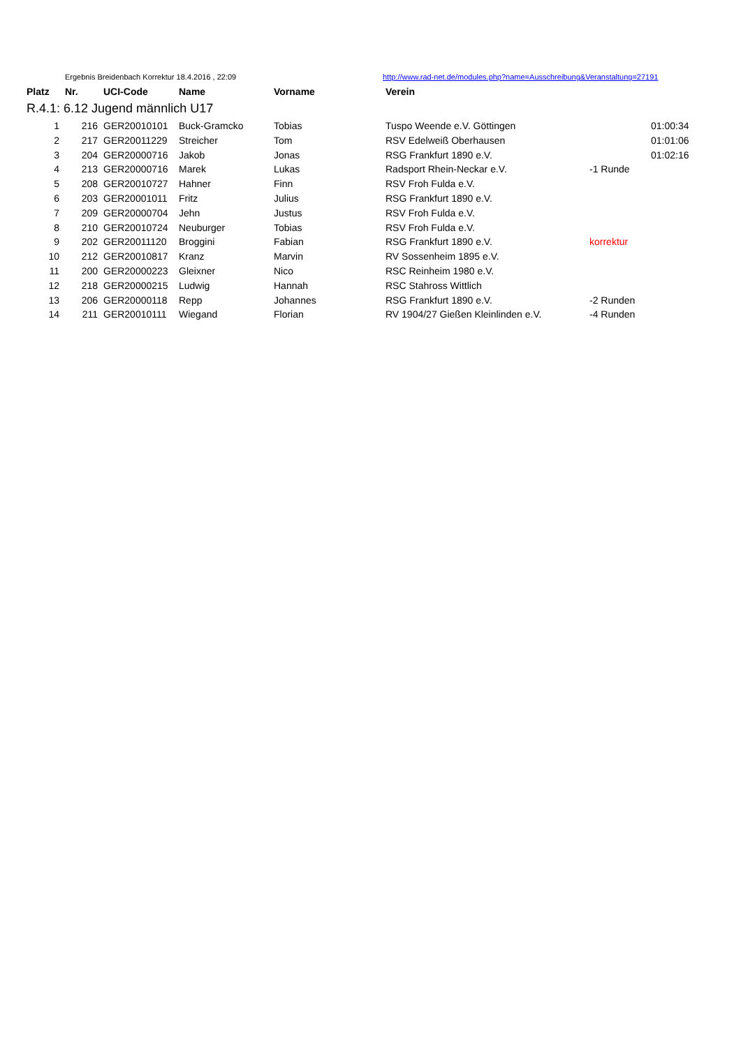| | Ergebnis Breidenbach Korrektur 18.4.2016 , 22:09 | | | | http://www.rad-net.de/modules.php?name=Ausschreibung&Veranstaltung=27191 | | |
| Platz | Nr. | UCI-Code | Name | Vorname | Verein | | |
| R.4.1: 6.12 Jugend männlich U17 | | | | | | | |
| 1 | 216 | GER20010101 | Buck-Gramcko | Tobias | Tuspo Weende e.V. Göttingen | | 01:00:34 |
| 2 | 217 | GER20011229 | Streicher | Tom | RSV Edelweiß Oberhausen | | 01:01:06 |
| 3 | 204 | GER20000716 | Jakob | Jonas | RSG Frankfurt 1890 e.V. | | 01:02:16 |
| 4 | 213 | GER20000716 | Marek | Lukas | Radsport Rhein-Neckar e.V. | -1 Runde | |
| 5 | 208 | GER20010727 | Hahner | Finn | RSV Froh Fulda e.V. | | |
| 6 | 203 | GER20001011 | Fritz | Julius | RSG Frankfurt 1890 e.V. | | |
| 7 | 209 | GER20000704 | Jehn | Justus | RSV Froh Fulda e.V. | | |
| 8 | 210 | GER20010724 | Neuburger | Tobias | RSV Froh Fulda e.V. | | |
| 9 | 202 | GER20011120 | Broggini | Fabian | RSG Frankfurt 1890 e.V. | korrektur | |
| 10 | 212 | GER20010817 | Kranz | Marvin | RV Sossenheim 1895 e.V. | | |
| 11 | 200 | GER20000223 | Gleixner | Nico | RSC Reinheim 1980 e.V. | | |
| 12 | 218 | GER20000215 | Ludwig | Hannah | RSC Stahross Wittlich | | |
| 13 | 206 | GER20000118 | Repp | Johannes | RSG Frankfurt 1890 e.V. | -2 Runden | |
| 14 | 211 | GER20010111 | Wiegand | Florian | RV 1904/27 Gießen Kleinlinden e.V. | -4 Runden | |